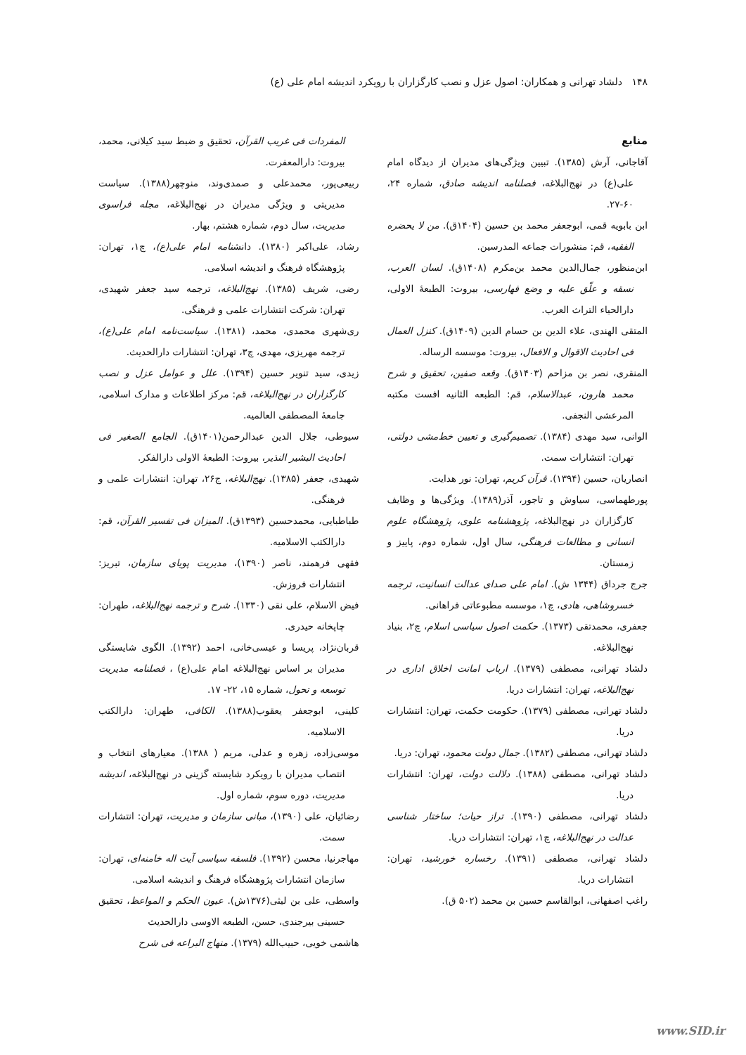۱۴۸ دلشاد تهرانی و همکاران: اصول عزل و نصب کارگزاران با رویکرد اندیشه امام علی (ع)
منابع
آقاجانی، آرش (۱۳۸۵). تبیین ویژگی‌های مدیران از دیدگاه امام علی(ع) در نهج‌البلاغه، فصلنامه اندیشه صادق، شماره ۲۴، ۶۰-۲۷.
ابن بابویه قمی، ابوجعفر محمد بن حسین (۱۴۰۴ق). من لا یحضره الفقیه، قم: منشورات جماعه المدرسین.
ابن‌منظور، جمال‌الدین محمد بن‌مکرم (۱۴۰۸ق). لسان العرب، نسقه و علّق علیه و وضع فهارسی، بیروت: الطبعهٔ الاولی، دارالحیاء التراث العرب.
المتقی الهندی، علاء الدین بن حسام الدین (۱۴۰۹ق). کنزل العمال فی احادیث الاقوال و الافعال، بیروت: موسسه الرساله.
المنقری، نصر بن مزاحم (۱۴۰۳ق). وقعه صفین، تحقیق و شرح محمد هارون، عبدالاسلام، قم: الطبعه الثانیه افست مکتبه المرعشی النجفی.
الوانی، سید مهدی (۱۳۸۴). تصمیم‌گیری و تعیین خط‌مشی دولتی، تهران: انتشارات سمت.
انصاریان، حسین (۱۳۹۴). قرآن کریم، تهران: نور هدایت.
پورطهماسی، سیاوش و تاجور، آذر(۱۳۸۹). ویژگی‌ها و وظایف کارگزاران در نهج‌البلاغه، پژوهشنامه علوی، پژوهشگاه علوم انسانی و مطالعات فرهنگی، سال اول، شماره دوم، پاییز و زمستان.
جرج جرداق (۱۳۴۴ ش). امام علی صدای عدالت انسانیت، ترجمه خسروشاهی، هادی، چ۱، موسسه مطبوعاتی فراهانی.
جعفری، محمدتقی (۱۳۷۳). حکمت اصول سیاسی اسلام، چ۲، بنیاد نهج‌البلاغه.
دلشاد تهرانی، مصطفی (۱۳۷۹). ارباب امانت اخلاق اداری در نهج‌البلاغه، تهران: انتشارات دریا.
دلشاد تهرانی، مصطفی (۱۳۷۹). حکومت حکمت، تهران: انتشارات دریا.
دلشاد تهرانی، مصطفی (۱۳۸۲). جمال دولت محمود، تهران: دریا.
دلشاد تهرانی، مصطفی (۱۳۸۸). دلالت دولت، تهران: انتشارات دریا.
دلشاد تهرانی، مصطفی (۱۳۹۰). تراز حیات؛ ساختار شناسی عدالت در نهج‌البلاغه، چ۱، تهران: انتشارات دریا.
دلشاد تهرانی، مصطفی (۱۳۹۱). رخساره خورشید، تهران: انتشارات دریا.
راغب اصفهانی، ابوالقاسم حسین بن محمد (۵۰۲ ق).
المفردات فی غریب القرآن، تحقیق و ضبط سید کیلانی، محمد، بیروت: دارالمعفرت.
ربیعی‌پور، محمدعلی و صمدی‌وند، منوچهر(۱۳۸۸). سیاست مدیریتی و ویژگی مدیران در نهج‌البلاغه، مجله فراسوی مدیریت، سال دوم، شماره هشتم، بهار.
رشاد، علی‌اکبر (۱۳۸۰). دانشنامه امام علی(ع)، چ۱، تهران: پژوهشگاه فرهنگ و اندیشه اسلامی.
رضی، شریف (۱۳۸۵). نهج‌البلاغه، ترجمه سید جعفر شهیدی، تهران: شرکت انتشارات علمی و فرهنگی.
ری‌شهری محمدی، محمد، (۱۳۸۱). سیاست‌نامه امام علی(ع)، ترجمه مهریزی، مهدی، چ۳، تهران: انتشارات دارالحدیث.
زیدی، سید تنویر حسین (۱۳۹۴). علل و عوامل عزل و نصب کارگزاران در نهج‌البلاغه، قم: مرکز اطلاعات و مدارک اسلامی، جامعهٔ المصطفی العالمیه.
سیوطی، جلال الدین عبدالرحمن(۱۴۰۱ق). الجامع الصغیر فی احادیث البشیر النذیر، بیروت: الطبعهٔ الاولی دارالفکر.
شهیدی، جعفر (۱۳۸۵). نهج‌البلاغه، ج۲۶، تهران: انتشارات علمی و فرهنگی.
طباطبایی، محمدحسین (۱۳۹۳ق). المیزان فی تفسیر القرآن، قم: دارالکتب الاسلامیه.
فقهی فرهمند، ناصر (۱۳۹۰)، مدیریت پویای سازمان، تبریز: انتشارات فروزش.
فیض الاسلام، علی نقی (۱۳۳۰). شرح و ترجمه نهج‌البلاغه، طهران: چاپخانه حیدری.
قربان‌نژاد، پریسا و عیسی‌خانی، احمد (۱۳۹۲). الگوی شایستگی مدیران بر اساس نهج‌البلاغه امام علی(ع) ، فصلنامه مدیریت توسعه و تحول، شماره ۱۵، ۲۲- ۱۷.
کلینی، ابوجعفر یعقوب(۱۳۸۸). الکافی، طهران: دارالکتب الاسلامیه.
موسی‌زاده، زهره و عدلی، مریم ( ۱۳۸۸). معیارهای انتخاب و انتصاب مدیران با رویکرد شایسته گزینی در نهج‌البلاغه، اندیشه مدیریت، دوره سوم، شماره اول.
رضائیان، علی (۱۳۹۰)، مبانی سازمان و مدیریت، تهران: انتشارات سمت.
مهاجرنیا، محسن (۱۳۹۲). فلسفه سیاسی آیت اله خامنه‌ای، تهران: سازمان انتشارات پژوهشگاه فرهنگ و اندیشه اسلامی.
واسطی، علی بن لیثی(۱۳۷۶ش). عیون الحکم و المواعظ، تحقیق حسینی بیرجندی، حسن، الطبعه الاوسی دارالحدیث
هاشمی خویی، حبیب‌الله (۱۳۷۹). منهاج البراعه فی شرح
www.SID.ir